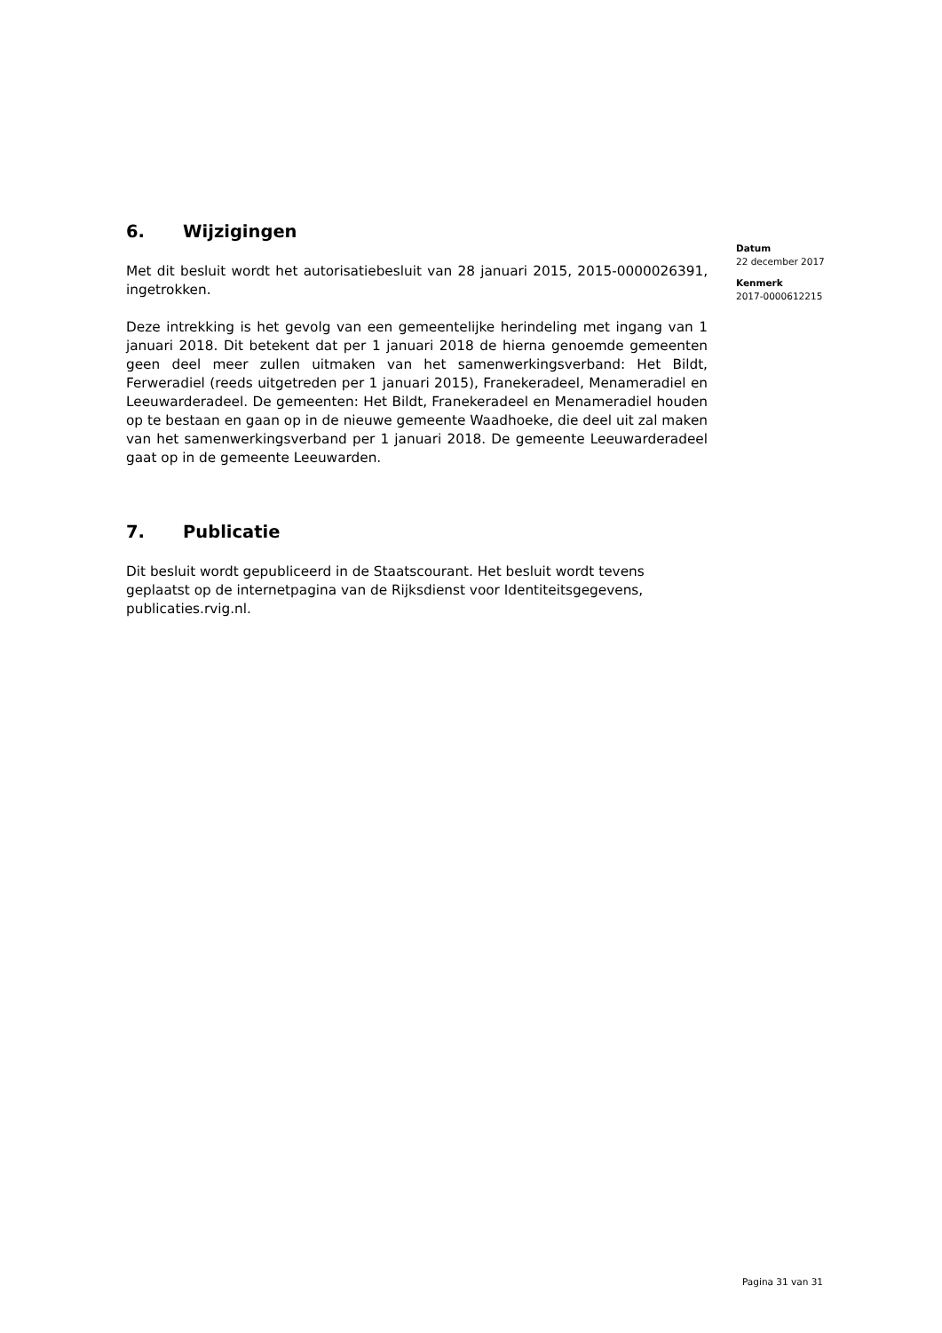6. Wijzigingen
Met dit besluit wordt het autorisatiebesluit van 28 januari 2015, 2015-0000026391, ingetrokken.
Deze intrekking is het gevolg van een gemeentelijke herindeling met ingang van 1 januari 2018. Dit betekent dat per 1 januari 2018 de hierna genoemde gemeenten geen deel meer zullen uitmaken van het samenwerkingsverband: Het Bildt, Ferweradiel (reeds uitgetreden per 1 januari 2015), Franekeradeel, Menameradiel en Leeuwarderadeel. De gemeenten: Het Bildt, Franekeradeel en Menameradiel houden op te bestaan en gaan op in de nieuwe gemeente Waadhoeke, die deel uit zal maken van het samenwerkingsverband per 1 januari 2018. De gemeente Leeuwarderadeel gaat op in de gemeente Leeuwarden.
7. Publicatie
Dit besluit wordt gepubliceerd in de Staatscourant. Het besluit wordt tevens geplaatst op de internetpagina van de Rijksdienst voor Identiteitsgegevens, publicaties.rvig.nl.
Datum
22 december 2017
Kenmerk
2017-0000612215
Pagina 31 van 31